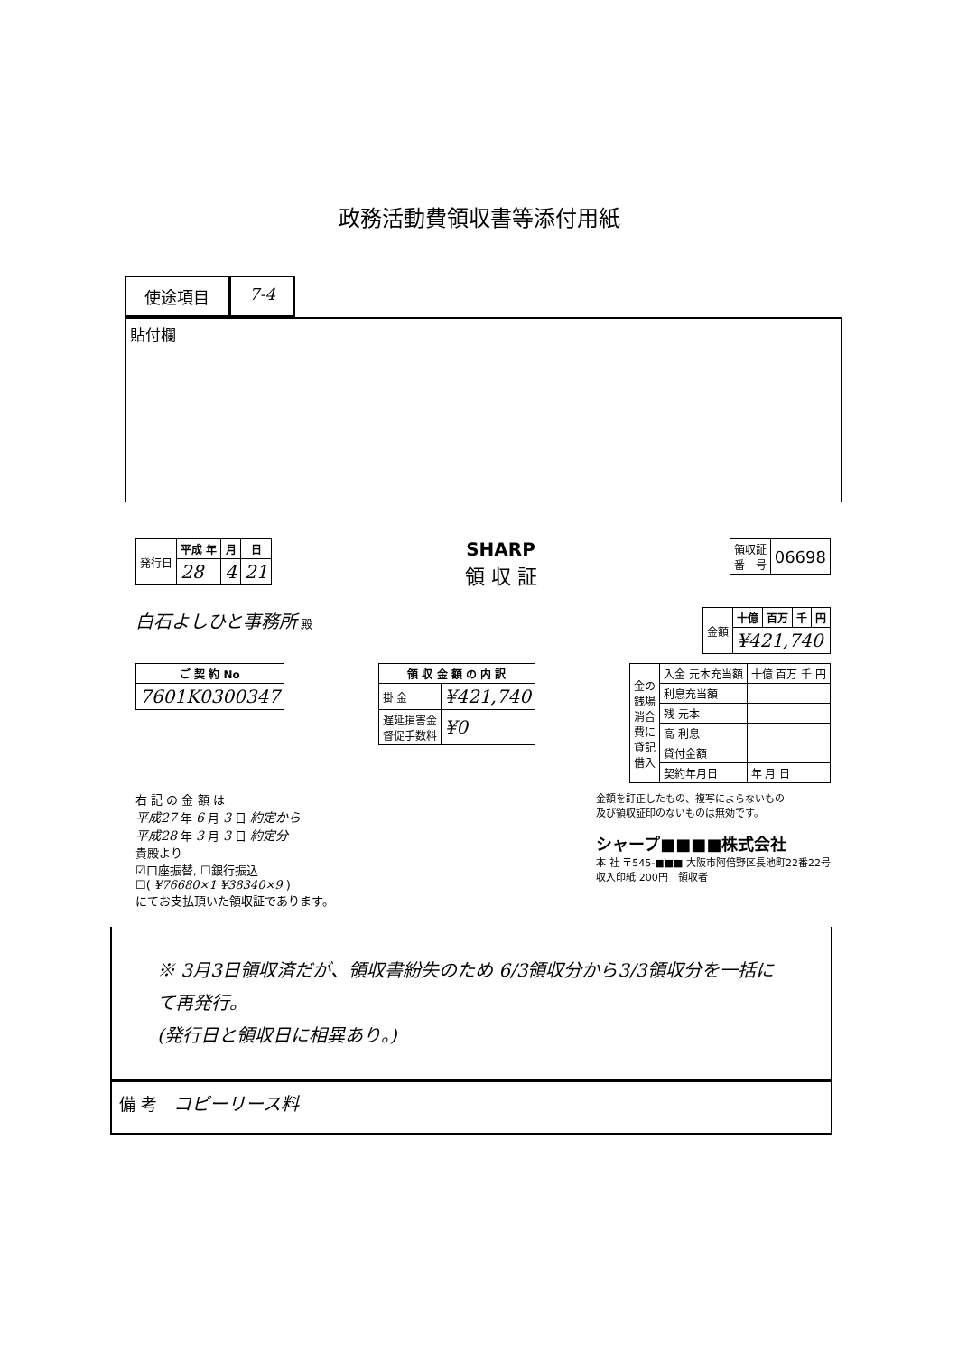政務活動費領収書等添付用紙
使途項目 7-4
貼付欄
| 発行日 | 平成 年 | 月 | 日 |
| | 28 | 4 | 21 |
SHARP
領 収 証
| 領収証 番 号 | 06698 |
白石よしひと事務所 殿
| 金額 | 十億 | 百万 | 千 | 円 |
| | ¥421,740 | | | |
| ご 契 約 No |
| --- |
| 7601K0300347 |
| 領 収 金 額 の 内 訳 | |
| --- | --- |
| 掛 金 | ¥421,740 |
| 遅延損害金 督促手数料 | ¥0 |
| 金の 銭場 消合 費に 貸記 借入 | 入金 元本充当額 | 十億 百万 千 円 |
| | 利息充当額 | |
| | 残 元本 | |
| | 高 利息 | |
| | 貸付金額 | |
| | 契約年月日 | 年 月 日 |
右 記 の 金 額 は
平成27 年 6 月 3 日 約定から
平成28 年 3 月 3 日 約定分
貴殿より
☑口座振替, ☐銀行振込
☐( ¥76680×1 ¥38340×9 )
にてお支払頂いた領収証であります。
金額を訂正したもの、複写によらないもの
及び領収証印のないものは無効です。
シャープ■■■■株式会社
本 社 〒545-■■■ 大阪市阿倍野区長池町22番22号
収入印紙 200円　領収者
※ 3月3日領収済だが、領収書紛失のため 6/3領収分から3/3領収分を一括にて再発行。
(発行日と領収日に相異あり。)
備 考　コピーリース料